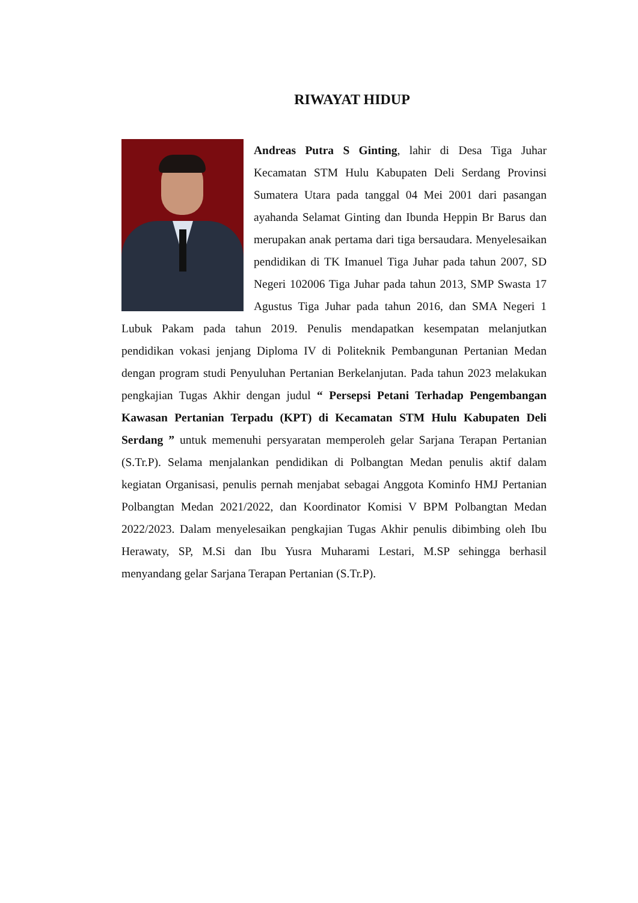RIWAYAT HIDUP
Andreas Putra S Ginting, lahir di Desa Tiga Juhar Kecamatan STM Hulu Kabupaten Deli Serdang Provinsi Sumatera Utara pada tanggal 04 Mei 2001 dari pasangan ayahanda Selamat Ginting dan Ibunda Heppin Br Barus dan merupakan anak pertama dari tiga bersaudara. Menyelesaikan pendidikan di TK Imanuel Tiga Juhar pada tahun 2007, SD Negeri 102006 Tiga Juhar pada tahun 2013, SMP Swasta 17 Agustus Tiga Juhar pada tahun 2016, dan SMA Negeri 1 Lubuk Pakam pada tahun 2019. Penulis mendapatkan kesempatan melanjutkan pendidikan vokasi jenjang Diploma IV di Politeknik Pembangunan Pertanian Medan dengan program studi Penyuluhan Pertanian Berkelanjutan. Pada tahun 2023 melakukan pengkajian Tugas Akhir dengan judul “ Persepsi Petani Terhadap Pengembangan Kawasan Pertanian Terpadu (KPT) di Kecamatan STM Hulu Kabupaten Deli Serdang ” untuk memenuhi persyaratan memperoleh gelar Sarjana Terapan Pertanian (S.Tr.P). Selama menjalankan pendidikan di Polbangtan Medan penulis aktif dalam kegiatan Organisasi, penulis pernah menjabat sebagai Anggota Kominfo HMJ Pertanian Polbangtan Medan 2021/2022, dan Koordinator Komisi V BPM Polbangtan Medan 2022/2023. Dalam menyelesaikan pengkajian Tugas Akhir penulis dibimbing oleh Ibu Herawaty, SP, M.Si dan Ibu Yusra Muharami Lestari, M.SP sehingga berhasil menyandang gelar Sarjana Terapan Pertanian (S.Tr.P).